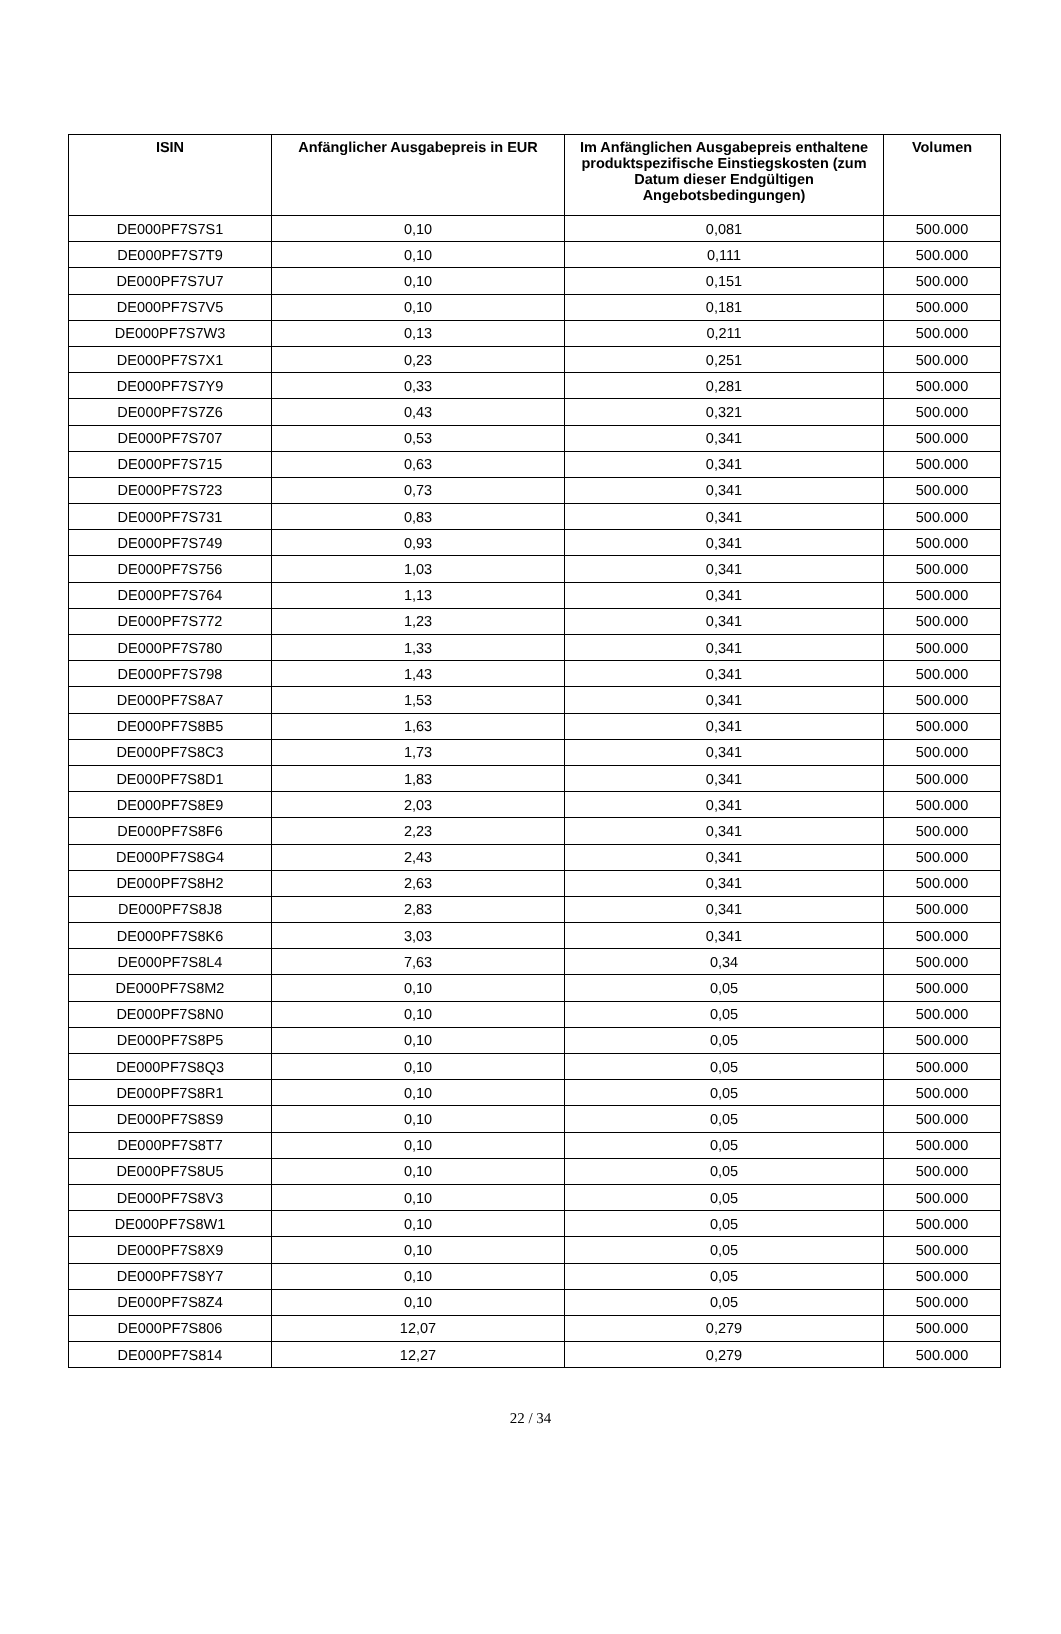| ISIN | Anfänglicher Ausgabepreis in EUR | Im Anfänglichen Ausgabepreis enthaltene produktspezifische Einstiegskosten (zum Datum dieser Endgültigen Angebotsbedingungen) | Volumen |
| --- | --- | --- | --- |
| DE000PF7S7S1 | 0,10 | 0,081 | 500.000 |
| DE000PF7S7T9 | 0,10 | 0,111 | 500.000 |
| DE000PF7S7U7 | 0,10 | 0,151 | 500.000 |
| DE000PF7S7V5 | 0,10 | 0,181 | 500.000 |
| DE000PF7S7W3 | 0,13 | 0,211 | 500.000 |
| DE000PF7S7X1 | 0,23 | 0,251 | 500.000 |
| DE000PF7S7Y9 | 0,33 | 0,281 | 500.000 |
| DE000PF7S7Z6 | 0,43 | 0,321 | 500.000 |
| DE000PF7S707 | 0,53 | 0,341 | 500.000 |
| DE000PF7S715 | 0,63 | 0,341 | 500.000 |
| DE000PF7S723 | 0,73 | 0,341 | 500.000 |
| DE000PF7S731 | 0,83 | 0,341 | 500.000 |
| DE000PF7S749 | 0,93 | 0,341 | 500.000 |
| DE000PF7S756 | 1,03 | 0,341 | 500.000 |
| DE000PF7S764 | 1,13 | 0,341 | 500.000 |
| DE000PF7S772 | 1,23 | 0,341 | 500.000 |
| DE000PF7S780 | 1,33 | 0,341 | 500.000 |
| DE000PF7S798 | 1,43 | 0,341 | 500.000 |
| DE000PF7S8A7 | 1,53 | 0,341 | 500.000 |
| DE000PF7S8B5 | 1,63 | 0,341 | 500.000 |
| DE000PF7S8C3 | 1,73 | 0,341 | 500.000 |
| DE000PF7S8D1 | 1,83 | 0,341 | 500.000 |
| DE000PF7S8E9 | 2,03 | 0,341 | 500.000 |
| DE000PF7S8F6 | 2,23 | 0,341 | 500.000 |
| DE000PF7S8G4 | 2,43 | 0,341 | 500.000 |
| DE000PF7S8H2 | 2,63 | 0,341 | 500.000 |
| DE000PF7S8J8 | 2,83 | 0,341 | 500.000 |
| DE000PF7S8K6 | 3,03 | 0,341 | 500.000 |
| DE000PF7S8L4 | 7,63 | 0,34 | 500.000 |
| DE000PF7S8M2 | 0,10 | 0,05 | 500.000 |
| DE000PF7S8N0 | 0,10 | 0,05 | 500.000 |
| DE000PF7S8P5 | 0,10 | 0,05 | 500.000 |
| DE000PF7S8Q3 | 0,10 | 0,05 | 500.000 |
| DE000PF7S8R1 | 0,10 | 0,05 | 500.000 |
| DE000PF7S8S9 | 0,10 | 0,05 | 500.000 |
| DE000PF7S8T7 | 0,10 | 0,05 | 500.000 |
| DE000PF7S8U5 | 0,10 | 0,05 | 500.000 |
| DE000PF7S8V3 | 0,10 | 0,05 | 500.000 |
| DE000PF7S8W1 | 0,10 | 0,05 | 500.000 |
| DE000PF7S8X9 | 0,10 | 0,05 | 500.000 |
| DE000PF7S8Y7 | 0,10 | 0,05 | 500.000 |
| DE000PF7S8Z4 | 0,10 | 0,05 | 500.000 |
| DE000PF7S806 | 12,07 | 0,279 | 500.000 |
| DE000PF7S814 | 12,27 | 0,279 | 500.000 |
22 / 34